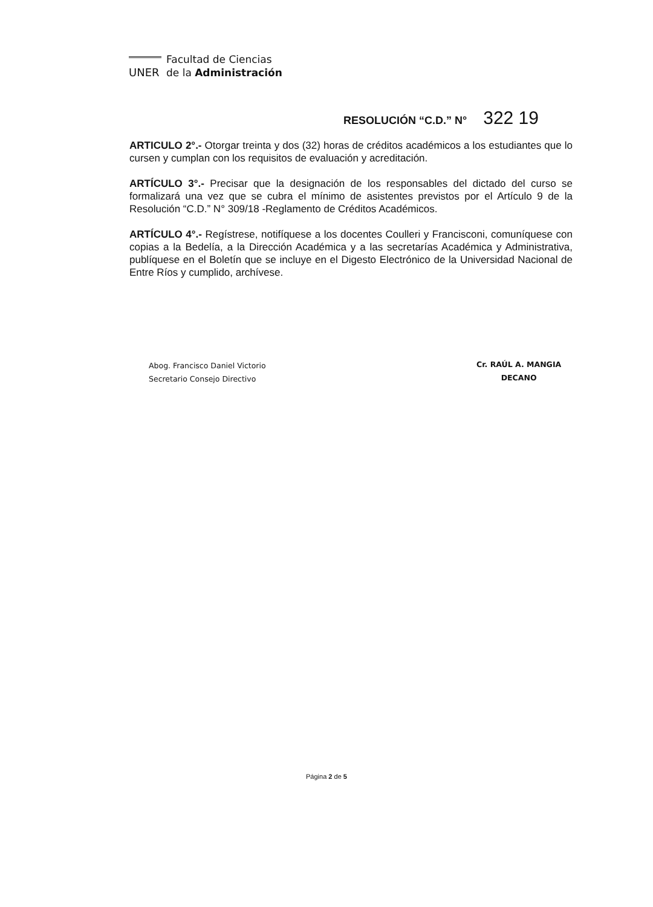Facultad de Ciencias
UNER de la Administración
RESOLUCIÓN “C.D.” N° 322 19
ARTICULO 2°.- Otorgar treinta y dos (32) horas de créditos académicos a los estudiantes que lo cursen y cumplan con los requisitos de evaluación y acreditación.
ARTÍCULO 3°.- Precisar que la designación de los responsables del dictado del curso se formalizará una vez que se cubra el mínimo de asistentes previstos por el Artículo 9 de la Resolución “C.D.” N° 309/18 -Reglamento de Créditos Académicos.
ARTÍCULO 4°.- Regístrese, notifíquese a los docentes Coulleri y Francisconi, comuníquese con copias a la Bedelía, a la Dirección Académica y a las secretarías Académica y Administrativa, publíquese en el Boletín que se incluye en el Digesto Electrónico de la Universidad Nacional de Entre Ríos y cumplido, archívese.
Abog. Francisco Daniel Victorio
Secretario Consejo Directivo
Cr. RAÚL A. MANGIA
DECANO
Página 2 de 5